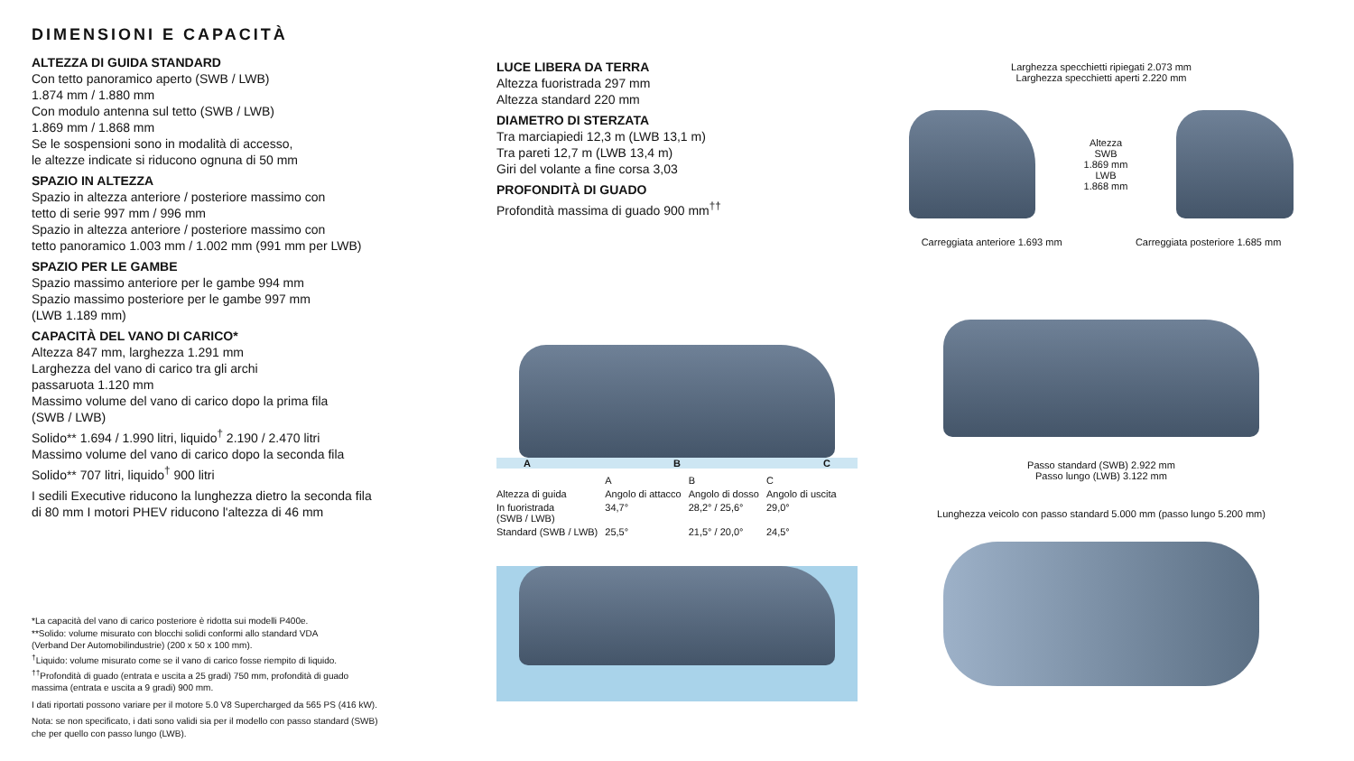DIMENSIONI E CAPACITÀ
ALTEZZA DI GUIDA STANDARD
Con tetto panoramico aperto (SWB / LWB)
1.874 mm / 1.880 mm
Con modulo antenna sul tetto (SWB / LWB)
1.869 mm / 1.868 mm
Se le sospensioni sono in modalità di accesso,
le altezze indicate si riducono ognuna di 50 mm
SPAZIO IN ALTEZZA
Spazio in altezza anteriore / posteriore massimo con
tetto di serie 997 mm / 996 mm
Spazio in altezza anteriore / posteriore massimo con
tetto panoramico 1.003 mm / 1.002 mm (991 mm per LWB)
SPAZIO PER LE GAMBE
Spazio massimo anteriore per le gambe 994 mm
Spazio massimo posteriore per le gambe 997 mm
(LWB 1.189 mm)
CAPACITÀ DEL VANO DI CARICO*
Altezza 847 mm, larghezza 1.291 mm
Larghezza del vano di carico tra gli archi
passaruota 1.120 mm
Massimo volume del vano di carico dopo la prima fila
(SWB / LWB)
Solido** 1.694 / 1.990 litri, liquido<sup>†</sup> 2.190 / 2.470 litri
Massimo volume del vano di carico dopo la seconda fila
Solido** 707 litri, liquido<sup>†</sup> 900 litri
I sedili Executive riducono la lunghezza dietro la seconda fila
di 80 mm I motori PHEV riducono l'altezza di 46 mm
*La capacità del vano di carico posteriore è ridotta sui modelli P400e.
**Solido: volume misurato con blocchi solidi conformi allo standard VDA
(Verband Der Automobilindustrie) (200 x 50 x 100 mm).
<sup>†</sup> Liquido: volume misurato come se il vano di carico fosse riempito di liquido.
<sup>††</sup> Profondità di guado (entrata e uscita a 25 gradi) 750 mm, profondità di guado
massima (entrata e uscita a 9 gradi) 900 mm.
I dati riportati possono variare per il motore 5.0 V8 Supercharged da 565 PS (416 kW).
Nota: se non specificato, i dati sono validi sia per il modello con passo standard (SWB)
che per quello con passo lungo (LWB).
LUCE LIBERA DA TERRA
Altezza fuoristrada 297 mm
Altezza standard 220 mm
DIAMETRO DI STERZATA
Tra marciapiedi 12,3 m (LWB 13,1 m)
Tra pareti 12,7 m (LWB 13,4 m)
Giri del volante a fine corsa 3,03
PROFONDITÀ DI GUADO
Profondità massima di guado 900 mm<sup>††</sup>
A B C
| | A | B | C |
| Altezza di guida | Angolo di attacco | Angolo di dosso | Angolo di uscita |
| In fuoristrada (SWB / LWB) | 34,7° | 28,2° / 25,6° | 29,0° |
| Standard (SWB / LWB) | 25,5° | 21,5° / 20,0° | 24,5° |
Larghezza specchietti ripiegati 2.073 mm
Larghezza specchietti aperti 2.220 mm
Altezza
SWB
1.869 mm
LWB
1.868 mm
Carreggiata anteriore 1.693 mm Carreggiata posteriore 1.685 mm
Passo standard (SWB) 2.922 mm
Passo lungo (LWB) 3.122 mm
Lunghezza veicolo con passo standard 5.000 mm (passo lungo 5.200 mm)